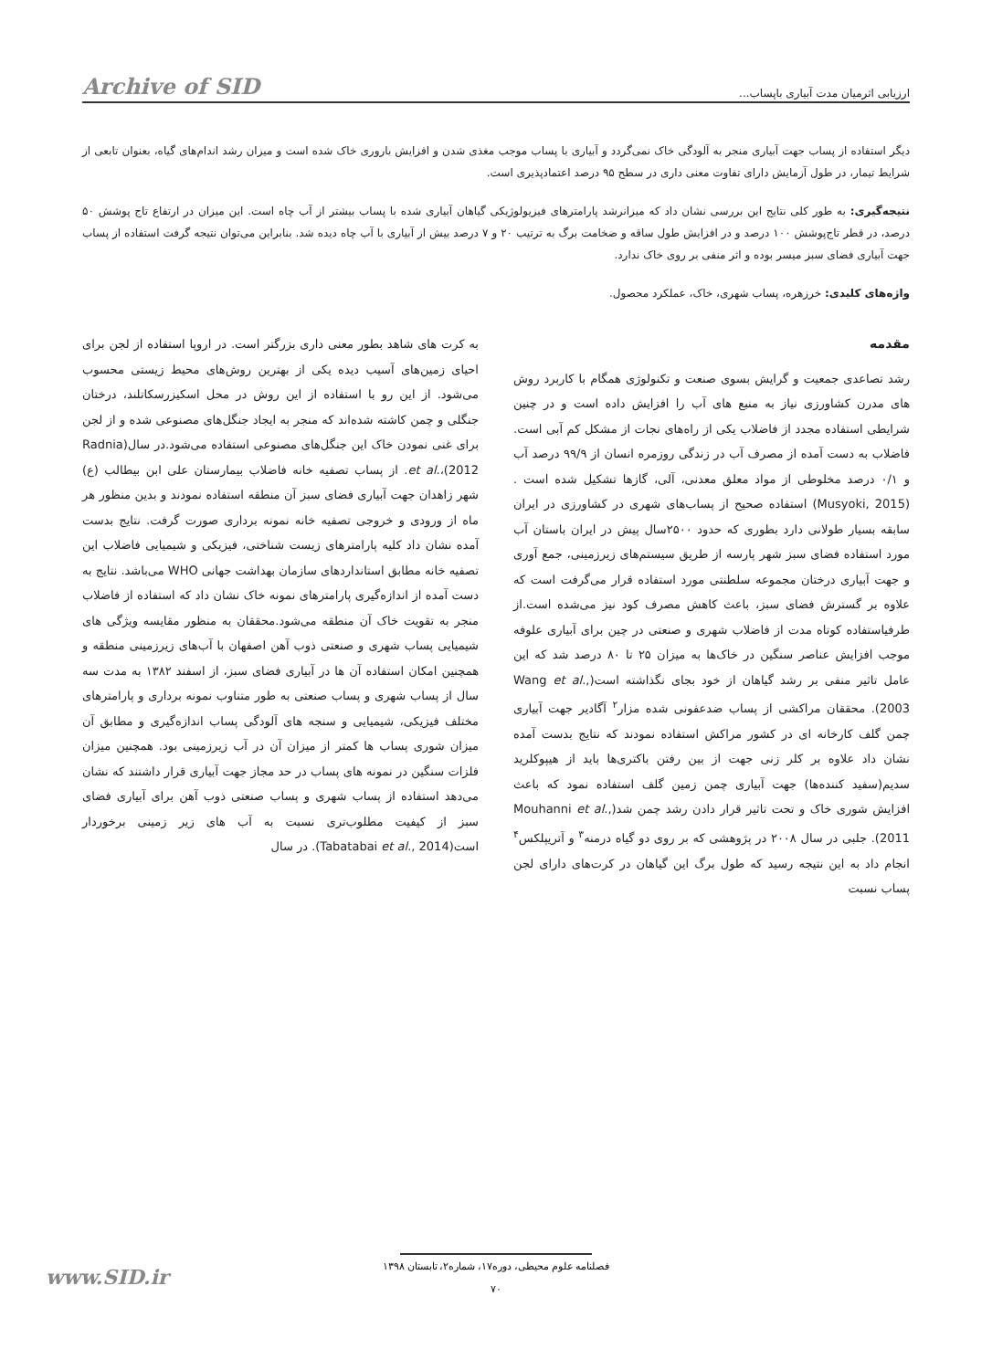ارزیابی اثرمیان مدت آبیاری باپساب... Archive of SID
دیگر استفاده از پساب جهت آبیاری منجر به آلودگی خاک نمی‌گردد و آبیاری با پساب موجب مغذی شدن و افزایش باروری خاک شده است و میزان رشد اندام‌های گیاه، بعنوان تابعی از شرایط تیمار، در طول آزمایش دارای تفاوت معنی داری در سطح ۹۵ درصد اعتمادپذیری است.
نتیجه‌گیری: به طور کلی نتایج این بررسی نشان داد که میزانرشد پارامترهای فیزیولوژیکی گیاهان آبیاری شده با پساب بیشتر از آب چاه است. این میزان در ارتفاع تاج پوشش ۵۰ درصد، در قطر تاج‌پوشش ۱۰۰ درصد و در افزایش طول ساقه و ضخامت برگ به ترتیب ۲۰ و ۷ درصد بیش از آبیاری با آب چاه دیده شد. بنابراین می‌توان نتیجه گرفت استفاده از پساب جهت آبیاری فضای سبز میسر بوده و اثر منفی بر روی خاک ندارد.
واژه‌های کلیدی: خرزهره، پساب شهری، خاک، عملکرد محصول.
مقدمه
رشد تصاعدی جمعیت و گرایش بسوی صنعت و تکنولوژی همگام با کاربرد روش های مدرن کشاورزی نیاز به منبع های آب را افزایش داده است و در چنین شرایطی استفاده مجدد از فاضلاب یکی از راه‌های نجات از مشکل کم آبی است. فاضلاب به دست آمده از مصرف آب در زندگی روزمره انسان از ۹۹/۹ درصد آب و ۰/۱ درصد مخلوطی از مواد معلق معدنی، آلی، گازها تشکیل شده است .(Musyoki, 2015) استفاده صحیح از پساب‌های شهری در کشاورزی در ایران سابقه بسیار طولانی دارد بطوری که حدود ۲۵۰۰سال پیش در ایران باستان آب مورد استفاده فضای سبز شهر پارسه از طریق سیستم‌های زیرزمینی، جمع آوری و جهت آبیاری درختان مجموعه سلطنتی مورد استفاده قرار می‌گرفت است که علاوه بر گسترش فضای سبز، باعث کاهش مصرف کود نیز می‌شده است.از طرفیاستفاده کوتاه مدت از فاضلاب شهری و صنعتی در چین برای آبیاری علوفه موجب افزایش عناصر سنگین در خاک‌ها به میزان ۲۵ تا ۸۰ درصد شد که این عامل تاثیر منفی بر رشد گیاهان از خود بجای نگذاشته است(Wang et al., 2003). محققان مراکشی از پساب ضدعفونی شده مزار<sup>۲</sup> آگادیر جهت آبیاری چمن گلف کارخانه ای در کشور مراکش استفاده نمودند که نتایج بدست آمده نشان داد علاوه بر کلر زنی جهت از بین رفتن باکتری‌ها باید از هیپوکلرید سدیم(سفید کننده‌ها) جهت آبیاری چمن زمین گلف استفاده نمود که باعث افزایش شوری خاک و تحت تاثیر قرار دادن رشد چمن شد(Mouhanni et al., 2011). جلبی در سال ۲۰۰۸ در پژوهشی که بر روی دو گیاه درمنه<sup>۳</sup> و آتریپلکس<sup>۴</sup> انجام داد به این نتیجه رسید که طول برگ این گیاهان در کرت‌های دارای لجن پساب نسبت
به کرت های شاهد بطور معنی داری بزرگتر است. در اروپا استفاده از لجن برای احیای زمین‌های آسیب دیده یکی از بهترین روش‌های محیط زیستی محسوب می‌شود. از این رو با استفاده از این روش در محل اسکیزرسکاتلند، درختان جنگلی و چمن کاشته شده‌اند که منجر به ایجاد جنگل‌های مصنوعی شده و از لجن برای غنی نمودن خاک این جنگل‌های مصنوعی استفاده می‌شود.در سال(Radnia et al.،(2012. از پساب تصفیه خانه فاضلاب بیمارستان علی ابن بیطالب (ع) شهر زاهدان جهت آبیاری فضای سبز آن منطقه استفاده نمودند و بدین منظور هر ماه از ورودی و خروجی تصفیه خانه نمونه برداری صورت گرفت. نتایج بدست آمده نشان داد کلیه پارامترهای زیست شناختی، فیزیکی و شیمیایی فاضلاب این تصفیه خانه مطابق استانداردهای سازمان بهداشت جهانی WHO می‌باشد. نتایج به دست آمده از اندازه‌گیری پارامترهای نمونه خاک نشان داد که استفاده از فاضلاب منجر به تقویت خاک آن منطقه می‌شود.محققان به منظور مقایسه ویژگی های شیمیایی پساب شهری و صنعتی ذوب آهن اصفهان با آب‌های زیرزمینی منطقه و همچنین امکان استفاده آن ها در آبیاری فضای سبز، از اسفند ۱۳۸۲ به مدت سه سال از پساب شهری و پساب صنعتی به طور متناوب نمونه برداری و پارامترهای مختلف فیزیکی، شیمیایی و سنجه های آلودگی پساب اندازه‌گیری و مطابق آن میزان شوری پساب ها کمتر از میزان آن در آب زیرزمینی بود. همچنین میزان فلزات سنگین در نمونه های پساب در حد مجاز جهت آبیاری قرار داشتند که نشان می‌دهد استفاده از پساب شهری و پساب صنعتی ذوب آهن برای آبیاری فضای سبز از کیفیت مطلوب‌تری نسبت به آب های زیر زمینی برخوردار است(Tabatabai et al., 2014). در سال
فصلنامه علوم محیطی، دوره۱۷، شماره۲، تابستان ۱۳۹۸
۷۰
www.SID.ir